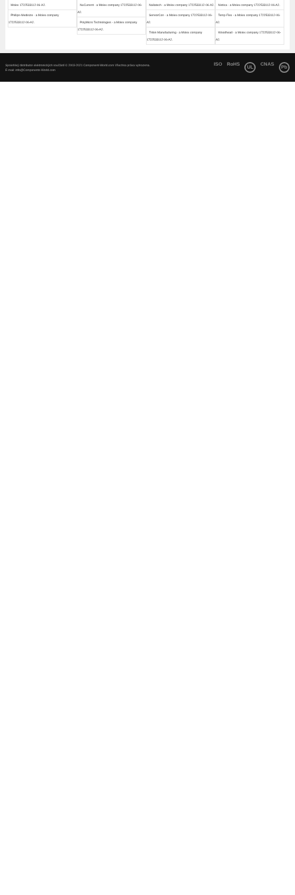Molex 1722533112-06-A2.
Phillips-Medisize - a Molex company 1722533112-06-A2.
NuCurrent - a Molex company 1722533112-06-A2.
PolyMicro Technologies - a Molex company 1722533112-06-A2.
Nallatech - a Molex company 1722533112-06-A2.
SensorCon - a Molex company 1722533112-06-A2.
Triton Manufacturing - a Molex company 1722533112-06-A2.
Nistica - a Molex company 1722533112-06-A2.
Temp-Flex - a Molex company 1722533112-06-A2.
Woodhead - a Molex company 1722533112-06-A2.
Spolehlivý distributor elektronických součástí © 2003-2021 Component-World.com Všechna práva vyhrazena.
E-mail: info@Components-World.com
ISO RoHS UL CNAS Pb